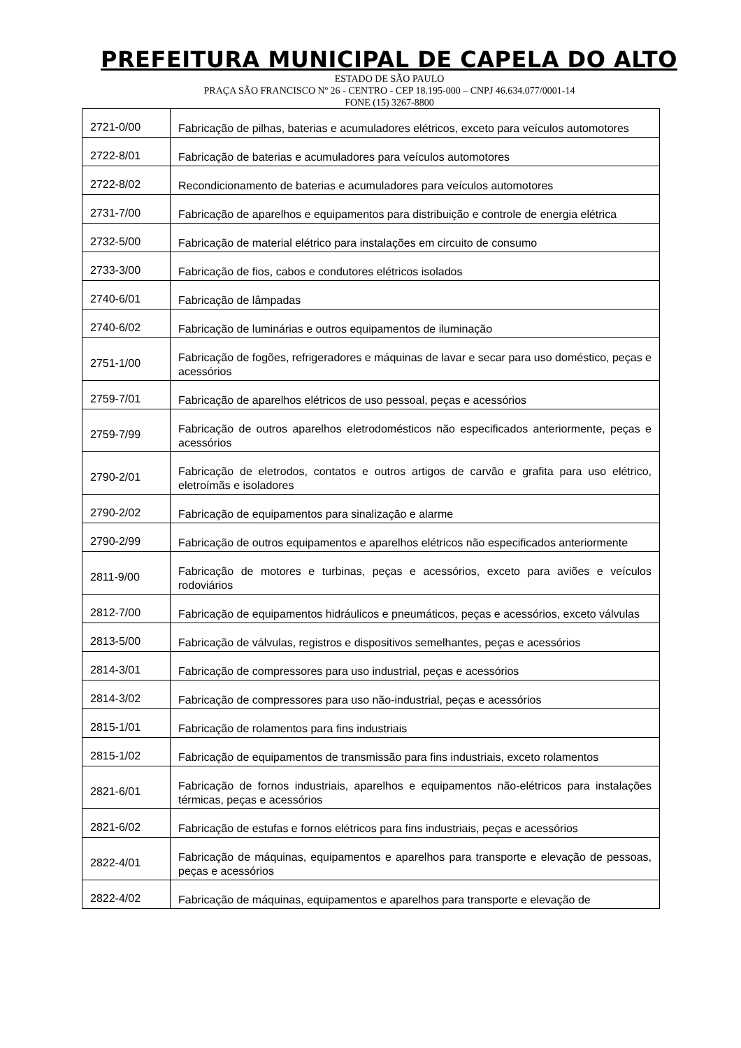PREFEITURA MUNICIPAL DE CAPELA DO ALTO
ESTADO DE SÃO PAULO
PRAÇA SÃO FRANCISCO Nº 26 - CENTRO - CEP 18.195-000 – CNPJ 46.634.077/0001-14
FONE (15) 3267-8800
| 2721-0/00 | Fabricação de pilhas, baterias e acumuladores elétricos, exceto para veículos automotores |
| 2722-8/01 | Fabricação de baterias e acumuladores para veículos automotores |
| 2722-8/02 | Recondicionamento de baterias e acumuladores para veículos automotores |
| 2731-7/00 | Fabricação de aparelhos e equipamentos para distribuição e controle de energia elétrica |
| 2732-5/00 | Fabricação de material elétrico para instalações em circuito de consumo |
| 2733-3/00 | Fabricação de fios, cabos e condutores elétricos isolados |
| 2740-6/01 | Fabricação de lâmpadas |
| 2740-6/02 | Fabricação de luminárias e outros equipamentos de iluminação |
| 2751-1/00 | Fabricação de fogões, refrigeradores e máquinas de lavar e secar para uso doméstico, peças e acessórios |
| 2759-7/01 | Fabricação de aparelhos elétricos de uso pessoal, peças e acessórios |
| 2759-7/99 | Fabricação de outros aparelhos eletrodomésticos não especificados anteriormente, peças e acessórios |
| 2790-2/01 | Fabricação de eletrodos, contatos e outros artigos de carvão e grafita para uso elétrico, eletroímãs e isoladores |
| 2790-2/02 | Fabricação de equipamentos para sinalização e alarme |
| 2790-2/99 | Fabricação de outros equipamentos e aparelhos elétricos não especificados anteriormente |
| 2811-9/00 | Fabricação de motores e turbinas, peças e acessórios, exceto para aviões e veículos rodoviários |
| 2812-7/00 | Fabricação de equipamentos hidráulicos e pneumáticos, peças e acessórios, exceto válvulas |
| 2813-5/00 | Fabricação de válvulas, registros e dispositivos semelhantes, peças e acessórios |
| 2814-3/01 | Fabricação de compressores para uso industrial, peças e acessórios |
| 2814-3/02 | Fabricação de compressores para uso não-industrial, peças e acessórios |
| 2815-1/01 | Fabricação de rolamentos para fins industriais |
| 2815-1/02 | Fabricação de equipamentos de transmissão para fins industriais, exceto rolamentos |
| 2821-6/01 | Fabricação de fornos industriais, aparelhos e equipamentos não-elétricos para instalações térmicas, peças e acessórios |
| 2821-6/02 | Fabricação de estufas e fornos elétricos para fins industriais, peças e acessórios |
| 2822-4/01 | Fabricação de máquinas, equipamentos e aparelhos para transporte e elevação de pessoas, peças e acessórios |
| 2822-4/02 | Fabricação de máquinas, equipamentos e aparelhos para transporte e elevação de |